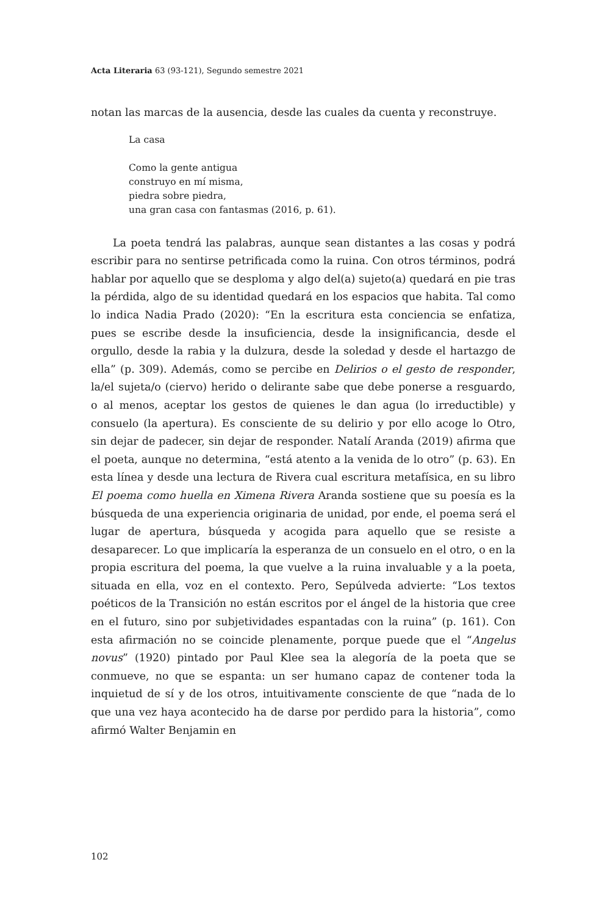Acta Literaria 63 (93-121), Segundo semestre 2021
notan las marcas de la ausencia, desde las cuales da cuenta y reconstruye.
La casa
Como la gente antigua
construyo en mí misma,
piedra sobre piedra,
una gran casa con fantasmas (2016, p. 61).
La poeta tendrá las palabras, aunque sean distantes a las cosas y podrá escribir para no sentirse petrificada como la ruina. Con otros términos, podrá hablar por aquello que se desploma y algo del(a) sujeto(a) quedará en pie tras la pérdida, algo de su identidad quedará en los espacios que habita. Tal como lo indica Nadia Prado (2020): “En la escritura esta conciencia se enfatiza, pues se escribe desde la insuficiencia, desde la insignificancia, desde el orgullo, desde la rabia y la dulzura, desde la soledad y desde el hartazgo de ella” (p. 309). Además, como se percibe en Delirios o el gesto de responder, la/el sujeta/o (ciervo) herido o delirante sabe que debe ponerse a resguardo, o al menos, aceptar los gestos de quienes le dan agua (lo irreductible) y consuelo (la apertura). Es consciente de su delirio y por ello acoge lo Otro, sin dejar de padecer, sin dejar de responder. Natalí Aranda (2019) afirma que el poeta, aunque no determina, “está atento a la venida de lo otro” (p. 63). En esta línea y desde una lectura de Rivera cual escritura metafísica, en su libro El poema como huella en Ximena Rivera Aranda sostiene que su poesía es la búsqueda de una experiencia originaria de unidad, por ende, el poema será el lugar de apertura, búsqueda y acogida para aquello que se resiste a desaparecer. Lo que implicaría la esperanza de un consuelo en el otro, o en la propia escritura del poema, la que vuelve a la ruina invaluable y a la poeta, situada en ella, voz en el contexto. Pero, Sepúlveda advierte: “Los textos poéticos de la Transición no están escritos por el ángel de la historia que cree en el futuro, sino por subjetividades espantadas con la ruina” (p. 161). Con esta afirmación no se coincide plenamente, porque puede que el “Angelus novus” (1920) pintado por Paul Klee sea la alegoría de la poeta que se conmueve, no que se espanta: un ser humano capaz de contener toda la inquietud de sí y de los otros, intuitivamente consciente de que “nada de lo que una vez haya acontecido ha de darse por perdido para la historia”, como afirmó Walter Benjamin en
102